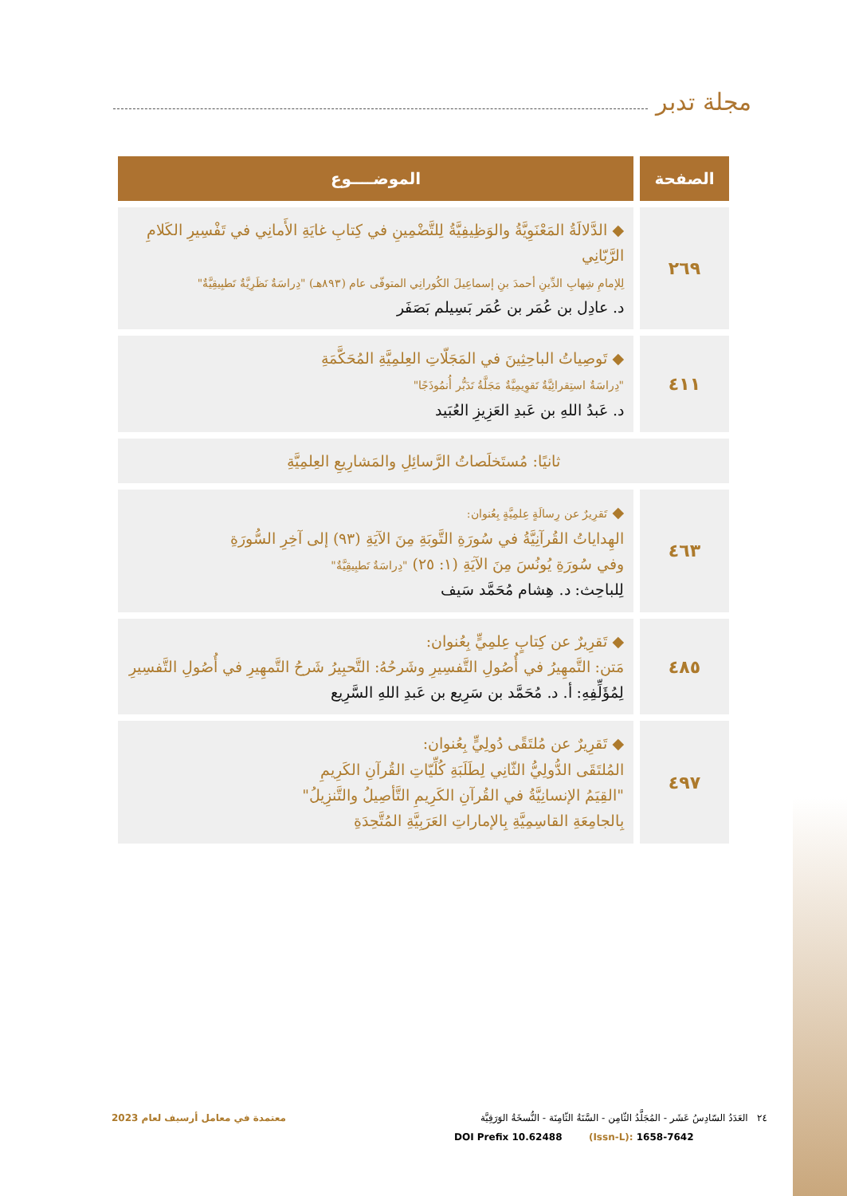مجلة تدبر
| الصفحة | الموضــــوع |
| --- | --- |
| ٢٦٩ | ◆ الدَّلالَةُ المَعْنَوِيَّةُ والوَظِيفِيَّةُ لِلتَّضْمِينِ في كِتابِ غايَةِ الأَمانِي في تَفْسِيرِ الكَلامِ الرَّبّانِي لِلإمامِ شِهابِ الدِّينِ أحمدَ بنِ إسماعِيلَ الكُورانِي المتوفّى عام (٨٩٣هـ) "دِراسَةٌ نَظَرِيَّةٌ تَطبِيقِيَّةٌ" د. عادِل بن عُمَر بن عُمَر بَسِيلم بَصَفَر |
| ٤١١ | ◆ تَوصِياتُ الباحِثِينَ في المَجَلّاتِ العِلمِيَّةِ المُحَكَّمَةِ "دِراسَةٌ استِقرائِيَّةٌ تَقوِيمِيَّةٌ مَجَلَّةُ تَدَبُّر أُنمُوذَجًا" د. عَبدُ اللهِ بن عَبدِ العَزِيزِ العُبَيد |
| ثانيًا: مُستَخلَصاتُ الرَّسائِلِ والمَشارِيعِ العِلمِيَّةِ | |
| ٤٦٣ | ◆ تَقرِيرٌ عن رِسالَةٍ عِلمِيَّةٍ بِعُنوان: الهِداياتُ القُرآنِيَّةُ في سُورَةِ التَّوبَةِ مِنَ الآيَةِ (٩٣) إلى آخِرِ السُّورَةِ وفي سُورَةِ يُونُسَ مِنَ الآيَةِ (١: ٢٥) "دِراسَةٌ تَطبِيقِيَّةٌ" لِلباحِث: د. هِشام مُحَمَّد سَيف |
| ٤٨٥ | ◆ تَقرِيرٌ عن كِتابٍ عِلمِيٍّ بِعُنوان: مَتن: التَّمهِيرُ في أُصُولِ التَّفسِيرِ وشَرحُهُ: التَّحبِيرُ شَرحُ التَّمهِيرِ في أُصُولِ التَّفسِيرِ لِمُؤَلِّفِهِ: أ. د. مُحَمَّد بن سَرِيع بن عَبدِ اللهِ السَّرِيع |
| ٤٩٧ | ◆ تَقرِيرٌ عن مُلتَقًى دُولِيٍّ بِعُنوان: المُلتَقَى الدُّولِيُّ الثّانِي لِطَلَبَةِ كُلِّيّاتِ القُرآنِ الكَرِيمِ "القِيَمُ الإنسانِيَّةُ في القُرآنِ الكَرِيمِ التَّأصِيلُ والتَّنزِيلُ" بِالجامِعَةِ القاسِمِيَّةِ بِالإماراتِ العَرَبِيَّةِ المُتَّحِدَةِ |
٢٤ العَدَدُ السّادِسُ عَشَر - المُجَلَّدُ الثّامِن - السَّنَةُ الثّامِنَة - النُّسخَةُ الوَرَقِيَّة معتمدة في معامل أرسيف لعام 2023
DOI Prefix 10.62488 (Issn-L): 1658-7642